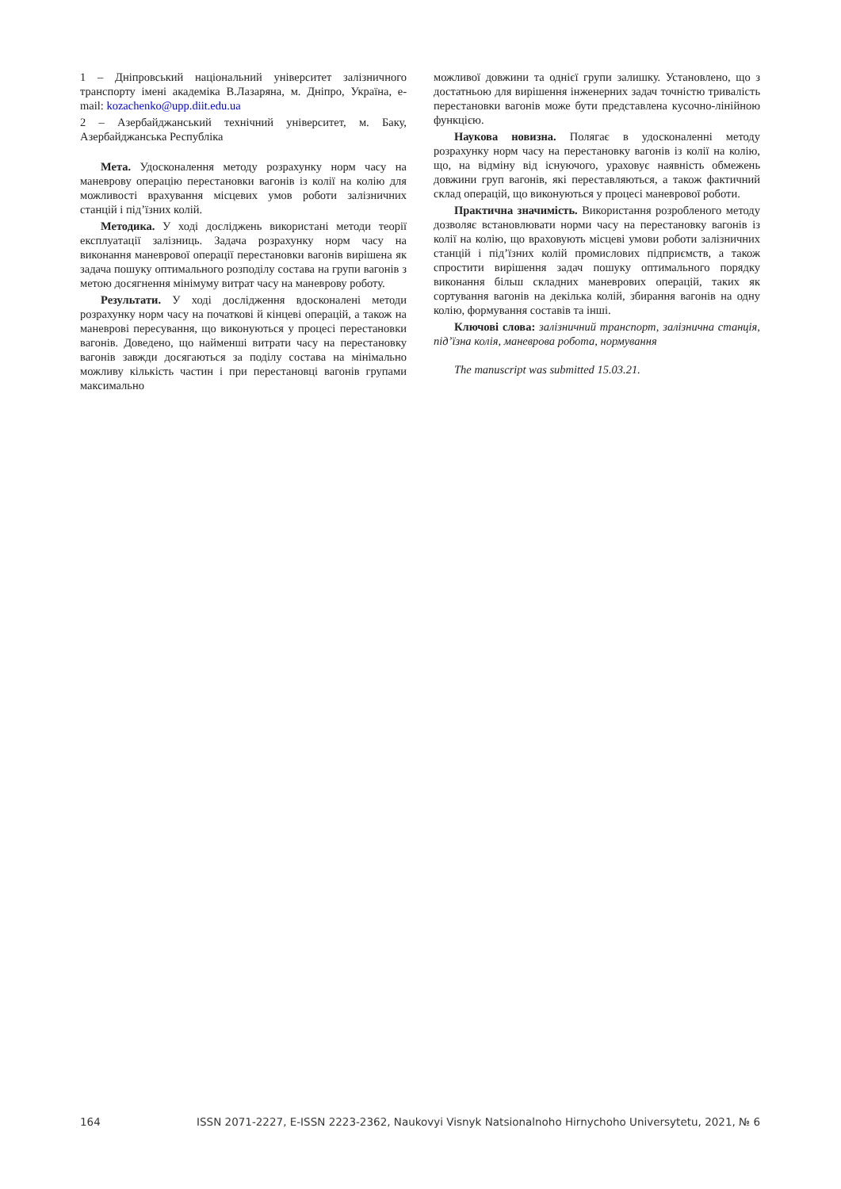1 – Дніпровський національний університет залізничного транспорту імені академіка В.Лазаряна, м. Дніпро, Україна, e-mail: kozachenko@upp.diit.edu.ua
2 – Азербайджанський технічний університет, м. Баку, Азербайджанська Республіка
Мета. Удосконалення методу розрахунку норм часу на маневрову операцію перестановки вагонів із колії на колію для можливості врахування місцевих умов роботи залізничних станцій і під’їзних колій.
Методика. У ході досліджень використані методи теорії експлуатації залізниць. Задача розрахунку норм часу на виконання маневрової операції перестановки вагонів вирішена як задача пошуку оптимального розподілу состава на групи вагонів з метою досягнення мінімуму витрат часу на маневрову роботу.
Результати. У ході дослідження вдосконалені методи розрахунку норм часу на початкові й кінцеві операцій, а також на маневрові пересування, що виконуються у процесі перестановки вагонів. Доведено, що найменші витрати часу на перестановку вагонів завжди досягаються за поділу состава на мінімально можливу кількість частин і при перестановці вагонів групами максимально
можливої довжини та однієї групи залишку. Установлено, що з достатньою для вирішення інженерних задач точністю тривалість перестановки вагонів може бути представлена кусочно-лінійною функцією.
Наукова новизна. Полягає в удосконаленні методу розрахунку норм часу на перестановку вагонів із колії на колію, що, на відміну від існуючого, ураховує наявність обмежень довжини груп вагонів, які переставляються, а також фактичний склад операцій, що виконуються у процесі маневрової роботи.
Практична значимість. Використання розробленого методу дозволяє встановлювати норми часу на перестановку вагонів із колії на колію, що враховують місцеві умови роботи залізничних станцій і під’їзних колій промислових підприємств, а також спростити вирішення задач пошуку оптимального порядку виконання більш складних маневрових операцій, таких як сортування вагонів на декілька колій, збирання вагонів на одну колію, формування составів та інші.
Ключові слова: залізничний транспорт, залізнична станція, під’їзна колія, маневрова робота, нормування
The manuscript was submitted 15.03.21.
164 ISSN 2071-2227, E-ISSN 2223-2362, Naukovyi Visnyk Natsionalnoho Hirnychoho Universytetu, 2021, № 6